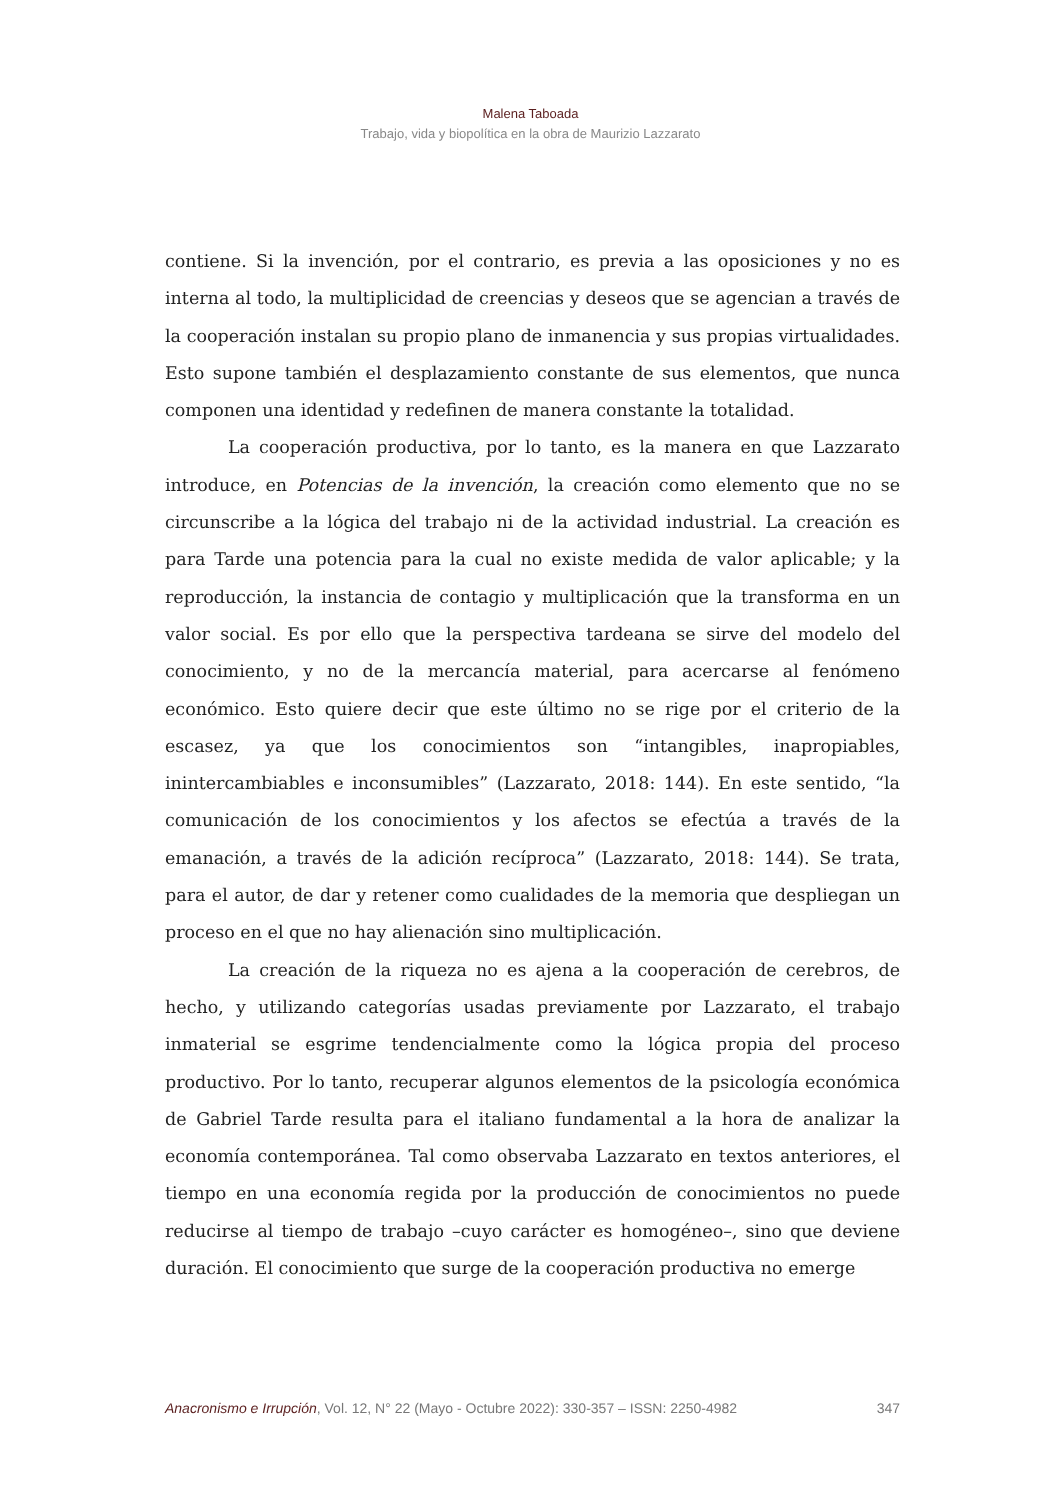Malena Taboada
Trabajo, vida y biopolítica en la obra de Maurizio Lazzarato
contiene. Si la invención, por el contrario, es previa a las oposiciones y no es interna al todo, la multiplicidad de creencias y deseos que se agencian a través de la cooperación instalan su propio plano de inmanencia y sus propias virtualidades. Esto supone también el desplazamiento constante de sus elementos, que nunca componen una identidad y redefinen de manera constante la totalidad.
La cooperación productiva, por lo tanto, es la manera en que Lazzarato introduce, en Potencias de la invención, la creación como elemento que no se circunscribe a la lógica del trabajo ni de la actividad industrial. La creación es para Tarde una potencia para la cual no existe medida de valor aplicable; y la reproducción, la instancia de contagio y multiplicación que la transforma en un valor social. Es por ello que la perspectiva tardeana se sirve del modelo del conocimiento, y no de la mercancía material, para acercarse al fenómeno económico. Esto quiere decir que este último no se rige por el criterio de la escasez, ya que los conocimientos son “intangibles, inapropiables, inintercambiables e inconsumibles” (Lazzarato, 2018: 144). En este sentido, “la comunicación de los conocimientos y los afectos se efectúa a través de la emanación, a través de la adición recíproca” (Lazzarato, 2018: 144). Se trata, para el autor, de dar y retener como cualidades de la memoria que despliegan un proceso en el que no hay alienación sino multiplicación.
La creación de la riqueza no es ajena a la cooperación de cerebros, de hecho, y utilizando categorías usadas previamente por Lazzarato, el trabajo inmaterial se esgrime tendencialmente como la lógica propia del proceso productivo. Por lo tanto, recuperar algunos elementos de la psicología económica de Gabriel Tarde resulta para el italiano fundamental a la hora de analizar la economía contemporánea. Tal como observaba Lazzarato en textos anteriores, el tiempo en una economía regida por la producción de conocimientos no puede reducirse al tiempo de trabajo –cuyo carácter es homogéneo–, sino que deviene duración. El conocimiento que surge de la cooperación productiva no emerge
Anacronismo e Irrupción, Vol. 12, N° 22 (Mayo - Octubre 2022): 330-357 – ISSN: 2250-4982 347